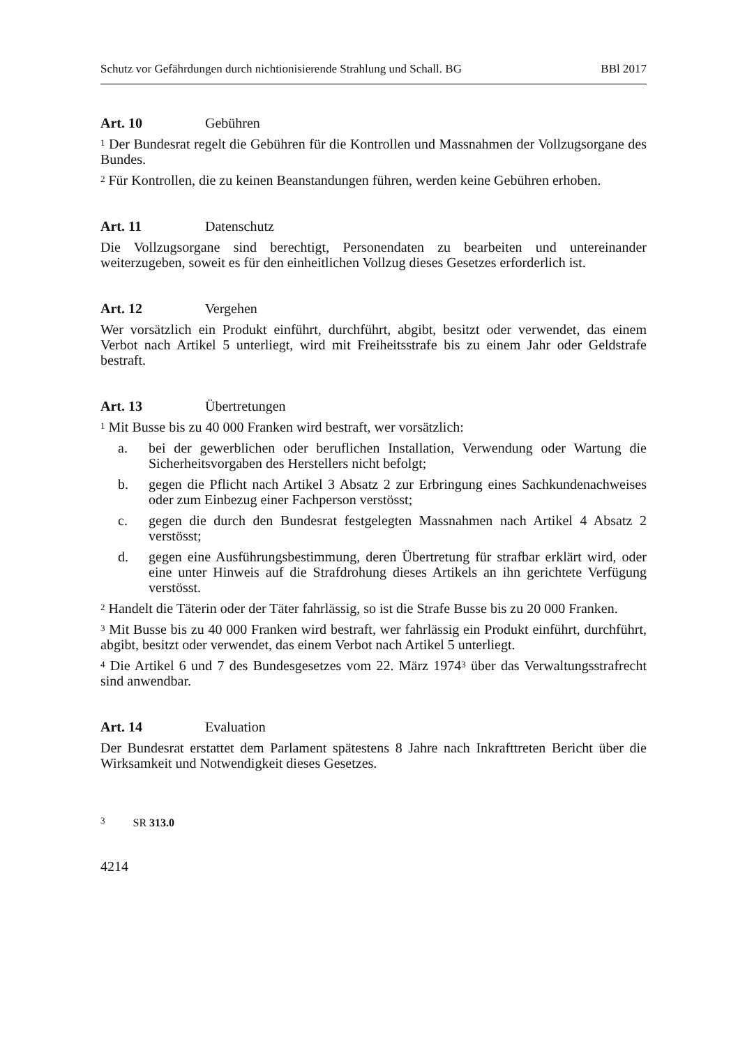Schutz vor Gefährdungen durch nichtionisierende Strahlung und Schall. BG BBl 2017
Art. 10 Gebühren
<sup>1</sup> Der Bundesrat regelt die Gebühren für die Kontrollen und Massnahmen der Vollzugsorgane des Bundes.
<sup>2</sup> Für Kontrollen, die zu keinen Beanstandungen führen, werden keine Gebühren erhoben.
Art. 11 Datenschutz
Die Vollzugsorgane sind berechtigt, Personendaten zu bearbeiten und untereinander weiterzugeben, soweit es für den einheitlichen Vollzug dieses Gesetzes erforderlich ist.
Art. 12 Vergehen
Wer vorsätzlich ein Produkt einführt, durchführt, abgibt, besitzt oder verwendet, das einem Verbot nach Artikel 5 unterliegt, wird mit Freiheitsstrafe bis zu einem Jahr oder Geldstrafe bestraft.
Art. 13 Übertretungen
<sup>1</sup> Mit Busse bis zu 40 000 Franken wird bestraft, wer vorsätzlich:
a. bei der gewerblichen oder beruflichen Installation, Verwendung oder Wartung die Sicherheitsvorgaben des Herstellers nicht befolgt;
b. gegen die Pflicht nach Artikel 3 Absatz 2 zur Erbringung eines Sachkundenachweises oder zum Einbezug einer Fachperson verstösst;
c. gegen die durch den Bundesrat festgelegten Massnahmen nach Artikel 4 Absatz 2 verstösst;
d. gegen eine Ausführungsbestimmung, deren Übertretung für strafbar erklärt wird, oder eine unter Hinweis auf die Strafdrohung dieses Artikels an ihn gerichtete Verfügung verstösst.
<sup>2</sup> Handelt die Täterin oder der Täter fahrlässig, so ist die Strafe Busse bis zu 20 000 Franken.
<sup>3</sup> Mit Busse bis zu 40 000 Franken wird bestraft, wer fahrlässig ein Produkt einführt, durchführt, abgibt, besitzt oder verwendet, das einem Verbot nach Artikel 5 unterliegt.
<sup>4</sup> Die Artikel 6 und 7 des Bundesgesetzes vom 22. März 1974<sup>3</sup> über das Verwaltungsstrafrecht sind anwendbar.
Art. 14 Evaluation
Der Bundesrat erstattet dem Parlament spätestens 8 Jahre nach Inkrafttreten Bericht über die Wirksamkeit und Notwendigkeit dieses Gesetzes.
<sup>3</sup> SR 313.0
4214